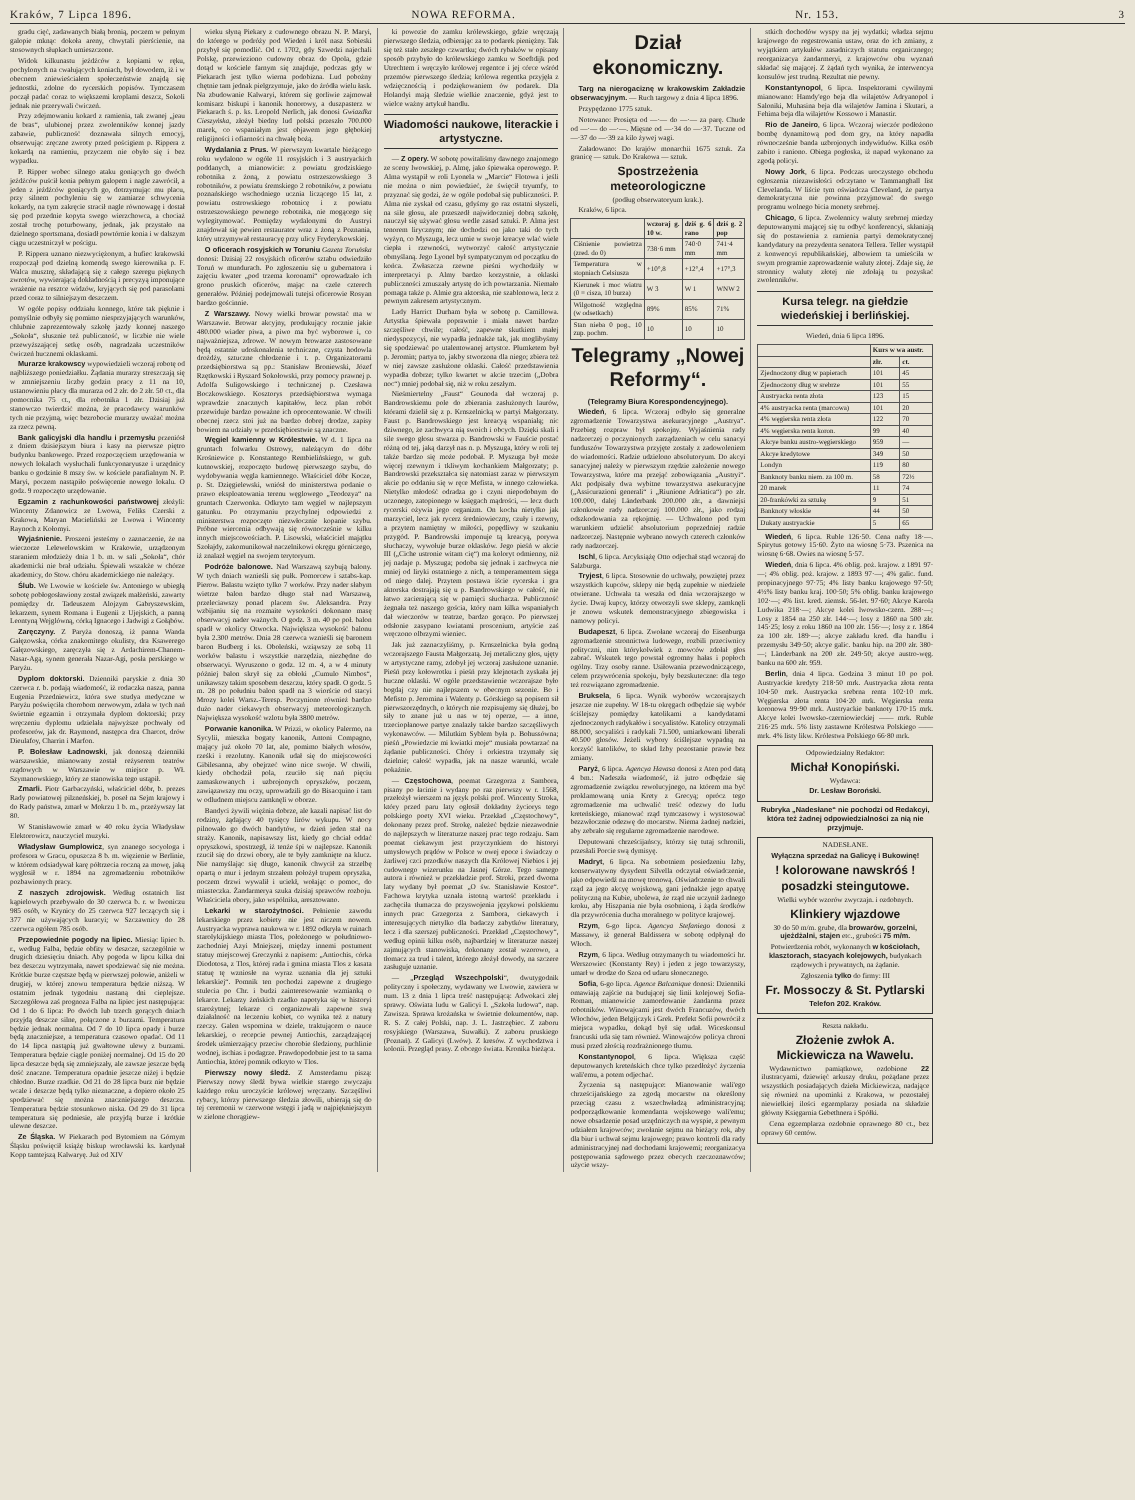Kraków, 7 Lipca 1896. NOWA REFORMA. Nr. 153. 3
gradu cięć, zadawanych białą bronią, poczem w pełnym galopie mknąc dokoła areny, chwytali pierścienie, na stosownych słupkach umieszczone.
Widok kilkunastu jeźdźców z kopiami w ręku, pochylonych na cwałujących koniach, był dowodem, iż i w obecnem zniewieściałem społeczeństwie znajdą się jednostki, zdolne do rycerskich popisów. Tymczasem począł padać coraz to większemi kroplami deszcz, Sokoli jednak nie przerywali ćwiczeń.
Przy zdejmowaniu kokard z ramienia, tak zwanej „jeau de bras“, ulubionej przez zwolenników konnej jazdy zabawie, publiczność doznawała silnych emocyj, obserwując zręczne zwroty przed pościgiem p. Rippera z kokardą na ramieniu, przyczem nie obyło się i bez wypadku.
P. Ripper wobec silnego ataku goniących go dwóch jeźdźców puścił konia pełnym galopem i nagle zawrócił, a jeden z jeźdźców goniących go, dotrzymując mu placu, przy silnem pochyleniu się w zamiarze schwycenia kokardy, na tym zakręcie stracił nagle równowagę i dostał się pod przednie kopyta swego wierzchowca, a chociaż został trochę poturbowany, jednak, jak przystało na dzielnego sportsmana, dosiadł powtórnie konia i w dalszym ciągu uczestniczył w pościgu.
P. Rippera uznano niezwyciężonym, a hufiec krakowski rozpoczął pod dzielną komendą swego kierownika p. F. Walca musztrę, składającą się z całego szeregu pięknych zwrotów, wywierającą dokładnością i precyzyą imponujące wrażenie na resztce widzów, kryjących się pod parasolami przed coraz to silniejszym deszczem.
W ogóle popisy oddziału konnego, które tak pięknie i pomyślnie odbyły się pomimo niesprzyjających warunków, chlubnie zaprezentowały szkołę jazdy konnej naszego „Sokoła“, słusznie też publiczność, w liczbie nie wiele przewyższającej setkę osób, nagradzała uczestników ćwiczeń hucznemi oklaskami.
Murarze krakowscy wypowiedzieli wczoraj robotę od najbliższego poniedziałku. Żądania murarzy streszczają się w zmniejszeniu liczby godzin pracy z 11 na 10, ustanowieniu płacy dla murarza od 2 złr. do 2 złr. 50 ct., dla pomocnika 75 ct., dla robotnika 1 złr. Dzisiaj już stanowczo twierdzić można, że pracodawcy warunków tych nie przyjmą, więc bezrobocie murarzy uważać można za rzecz pewną.
Bank galicyjski dla handlu i przemysłu przeniósł z dniem dzisiejszym biura i kasy na pierwsze piętro budynku bankowego. Przed rozpoczęciem urzędowania w nowych lokalach wysłuchali funkcyonaryusze i urzędnicy banku o godzinie 8 mszy św. w kościele parafialnym N. P. Maryi, poczem nastąpiło poświęcenie nowego lokalu. O godz. 9 rozpoczęto urzędowanie.
Egzamin z rachunkowości państwowej złożyli: Wincenty Zdanowicz ze Lwowa, Feliks Czerski z Krakowa, Maryan Macieliński ze Lwowa i Wincenty Raynoch z Kołomyi.
Wyjaśnienie. Proszeni jesteśmy o zaznaczenie, że na wieczorze Lelewelowskim w Krakowie, urządzonym staraniem młodzieży dnia 1 b. m. w sali „Sokoła“, chór akademicki nie brał udziału. Śpiewali wszakże w chórze akademicy, do Stow. chóru akademickiego nie należący.
Ślub. We Lwowie w kościele św. Antoniego w ubiegłą sobotę pobłogosławiony został związek małżeński, zawarty pomiędzy dr. Tadeuszem Alojzym Gabryszewskim, lekarzem, synem Romana i Eugenii z Ujejskich, a panną Leontyną Wejglówną, córką Ignacego i Jadwigi z Gołąbów.
Zaręczyny. Z Paryża donoszą, iż panna Wanda Gałęzowska, córka znakomitego okulisty, dra Ksawerego Gałęzowskiego, zaręczyła się z Ardachirem-Chanem-Nasar-Agą, synem generała Nazar-Agi, posła perskiego w Paryżu.
Dyplom doktorski. Dzienniki paryskie z dnia 30 czerwca r. b. podają wiadomość, iż rodaczka nasza, panna Eugenia Przedniewicz, która swe studya medyczne w Paryżu poświęciła chorobom nerwowym, zdała w tych nań świetnie egzamin i otrzymała dyplom doktorski; przy wręczeniu dyplomu udzielała najwyższe pochwały od profesorów, jak dr. Raymond, następca dra Charcot, drów Dieulafoy, Charrin i Marfon.
P. Bolesław Ładnowski, jak donoszą dzienniki warszawskie, mianowany został reżyserem teatrów rządowych w Warszawie w miejsce p. Wł. Szymanowskiego, który ze stanowiska tego ustąpił.
Zmarli. Piotr Garbaczyński, właściciel dóbr, b. prezes Rady powiatowej pilzneńskiej, b. poseł na Sejm krajowy i do Rady państwa, zmarł w Mokrzu 1 b. m., przeżywszy lat 80.
W Stanisławowie zmarł w 40 roku życia Władysław Elektorowicz, nauczyciel muzyki.
Władysław Gumplowicz, syn znanego socyologa i profesora w Gracu, opuszcza 8 b. m. więzienie w Berlinie, w którem odsiadywał karę półtrzecia roczną za mowę, jaką wygłosił w r. 1894 na zgromadzeniu robotników pozbawionych pracy.
Z naszych zdrojowisk. Według ostatnich list kąpielowych przebywało do 30 czerwca b. r. w Iwoniczu 985 osób, w Krynicy do 25 czerwca 927 leczących się i 377 nie używających kuracyi; w Szczawnicy do 28 czerwca ogółem 785 osób.
Przepowiednie pogody na lipiec. Miesiąc lipiec b. r., według Falba, będzie obfity w deszcze, szczególnie w drugich dziesięciu dniach. Aby pogoda w lipcu kilka dni bez deszczu wytrzymała, nawet spodziewać się nie można. Krótkie burze częstsze będą w pierwszej połowie, aniżeli w drugiej, w której znowu temperatura będzie niższą. W ostatnim jednak tygodniu nastaną dni cieplejsze. Szczegółowa zaś prognoza Falba na lipiec jest następująca: Od 1 do 6 lipca: Po dwóch lub trzech gorących dniach przyjdą deszcze silne, połączone z burzami. Temperatura będzie jednak normalna. Od 7 do 10 lipca opady i burze będą znaczniejsze, a temperatura czasowo opadać. Od 11 do 14 lipca nastąpią już gwałtowne ulewy z burzami. Temperatura będzie ciągle poniżej normalnej. Od 15 do 20 lipca deszcze będą się zmniejszały, ale zawsze jeszcze będą dość znaczne. Temperatura opadnie jeszcze niżej i będzie chłodno. Burze rzadkie. Od 21 do 28 lipca burz nie będzie wcale i deszcze będą tylko nieznaczne, a dopiero około 25 spodziewać się można znaczniejszego deszczu. Temperatura będzie stosunkowo niska. Od 29 do 31 lipca temperatura się podniesie, ale przyjdą burze i krótkie ulewne deszcze.
Ze Śląska. W Piekarach pod Bytomiem na Górnym Śląsku poświęcił książę biskup wrocławski ks. kardynał Kopp tamtejszą Kalwaryę. Już od XIV
wieku słyną Piekary z cudownego obrazu N. P. Maryi, do którego w podróży pod Wiedeń i król nasz Sobieski przybył się pomodlić. Od r. 1702, gdy Szwedzi najechali Polskę, przewieziono cudowny obraz do Opola, gdzie dotąd w kościele farnym się znajduje, podczas gdy w Piekarach jest tylko wierna podobizna. Lud pobożny chętnie tam jednak pielgrzymuje, jako do źródła wielu łask. Na zbudowanie Kalwaryi, którem się gorliwie zajmował komisarz biskupi i kanonik honorowy, a duszpasterz w Piekarach ś. p. ks. Leopold Nerlich, jak donosi Gwiazdka Cieszyńska, złożył biedny lud polski przeszło 700.000 marek, co wspaniałym jest objawem jego głębokiej religijności i ofiarności na chwałę bożą.
Wydalania z Prus. W pierwszym kwartale bieżącego roku wydalono w ogóle 11 rosyjskich i 3 austryackich poddanych, a mianowicie: z powiatu grodziskiego robotnika z żoną, z powiatu ostrzeszowskiego 3 robotników, z powiatu śremskiego 2 robotników, z powiatu poznańskiego wschodniego ucznia liczącego 15 lat, z powiatu ostrowskiego robotnicę i z powiatu ostrzeszowskiego pewnego robotnika, nie mogącego się wylegitymować. Pomiędzy wydalonymi do Austryi znajdował się pewien restaurator wraz z żoną z Poznania, który utrzymywał restauracyę przy ulicy Fryderykowskiej.
O oficerach rosyjskich w Toruniu Gazeta Toruńska donosi: Dzisiaj 22 rosyjskich oficerów sztabu odwiedziło Toruń w mundurach. Po zgłoszeniu się u gubernatora i zajęciu kwater „pod trzema koronami“ oprowadzało ich grono pruskich oficerów, mając na czele czterech generałów. Później podejmowali tutejsi oficerowie Rosyan bardzo gościnnie.
Z Warszawy. Nowy wielki browar powstać ma w Warszawie. Browar akcyjny, produkujący rocznie jakie 480.000 wiader piwa, a piwo ma być wyborowe i, co najważniejsza, zdrowe. W nowym browarze zastosowane będą ostatnie udoskonalenia techniczne, czysta hodowla drożdży, sztuczne chłodzenie i t. p. Organizatorami przedsiębiorstwa są pp.: Stanisław Broniewski, Józef Rzętkowski i Ryszard Sokołowski, przy pomocy prawnej p. Adolfa Suligowskiego i technicznej p. Czesława Boczkowskiego. Kosztorys przedsiębiorstwa wymaga wprawdzie znacznych kapitałów, lecz plan robót przewiduje bardzo poważne ich oprocentowanie. W chwili obecnej rzecz stoi już na bardzo dobrej drodze, zapisy bowiem na udziały w przedsiębiorstwie są znaczne.
Węgiel kamienny w Królestwie. W d. 1 lipca na gruntach folwarku Ostrowy, należącym do dóbr Krośniewice p. Konstantego Rembielińskiego, w gub. kutnowskiej, rozpoczęto budowę pierwszego szybu, do wydobywania węgla kamiennego. Właściciel dóbr Kocze, p. St. Dzięgielewski, wniósł do ministerstwa podanie o prawo eksploatowania terenu węglowego „Teodozya“ na gruntach Czerwonka. Odkryto tam węgiel w najlepszym gatunku. Po otrzymaniu przychylnej odpowiedzi z ministerstwa rozpoczęto niezwłocznie kopanie szybu. Próbne wiercenia odbywają się równocześnie w kilku innych miejscowościach. P. Lisowski, właściciel majątku Szołajdy, zakomunikował naczelnikowi okręgu górniczego, iż znalazł węgiel na swojem terytoryum.
Podróże balonowe. Nad Warszawą szybują balony. W tych dniach wznieśli się pułk. Pomorcew i sztabs-kap. Pierow. Balastu wzięto tylko 7 worków. Przy nader słabym wietrze balon bardzo długo stał nad Warszawą, przeleciawszy ponad placem św. Aleksandra. Przy wzbijaniu się na rozmaite wysokości dokonano masę obserwacyj nader ważnych. O godz. 3 m. 40 po poł. balon spadł w okolicy Otwocka. Największa wysokość balonu była 2.300 metrów. Dnia 28 czerwca wznieśli się baronem baron Budberg i ks. Oboleński, wziąwszy ze sobą 11 worków balastu i wszystkie narzędzia, niezbędne do obserwacyi. Wyruszono o godz. 12 m. 4, a w 4 minuty później balon skrył się za obłoki „Cumulo Nimbos“, unikawszy takim sposobem deszczu, który spadł. O godz. 5 m. 28 po południu balon spadł na 3 wiorście od stacyi Mrozy kolei Warsz.-Teresp. Poczyniono również bardzo dużo nader ciekawych obserwacyj meteorologicznych. Największa wysokość wzlotu była 3800 metrów.
Porwanie kanonika. W Prizzi, w okolicy Palermo, na Sycylii, mieszka bogaty kanonik, Antoni Compagno, mający już około 70 lat, ale, pomimo białych włosów, rześki i rezolutny. Kanonik udał się do miejscowości Gibilesanna, aby obejrzeć wino nice swoje. W chwili, kiedy obchodził pola, rzuciło się nań pięciu zamaskowanych i uzbrojonych opryszków, poczem, zawiązawszy mu oczy, uprowadzili go do Bisacquino i tam w odludnem miejscu zamknęli w oborze.
Bandyci żywili więźnia dobrze, ale kazali napisać list do rodziny, żądający 40 tysięcy lirów wykupu. W nocy pilnowało go dwóch bandytów, w dzień jeden stał na straży. Kanonik, napisawszy list, kiedy go chciał oddać opryszkowi, spostrzegł, iż tenże śpi w najlepsze. Kanonik rzucił się do drzwi obory, ale te były zamknięte na klucz. Nie namyślając się długo, kanonik chwycił za strzelbę opartą o mur i jednym strzałem położył trupem opryszka, poczem drzwi wywalił i uciekł, wołając o pomoc, do miasteczka. Żandarmerya szuka dzisiaj sprawców rozboju. Właściciela obory, jako wspólnika, aresztowano.
Lekarki w starożytności. Pełnienie zawodu lekarskiego przez kobiety nie jest niczem nowem. Austryacka wyprawa naukowa w r. 1892 odkryła w ruinach starolykijskiego miasta Tlos, położonego w południowo-zachodniej Azyi Mniejszej, między innemi postument statuy miejscowej Greczynki z napisem: „Antiochis, córka Diodotosa, z Tlos, której rada i gmina miasta Tlos z kasata statuę tę wzniosłe na wyraz uznania dla jej sztuki lekarskiej“. Pomnik ten pochodzi zapewne z drugiego stulecia po Chr. i budzi zainteresowanie wzmianką o lekarce. Lekarzy żeńskich rzadko napotyka się w historyi starożytnej; lekarze ci organizowali zapewne swą działalność na leczeniu kobiet, co wynika też z natury rzeczy. Galen wspomina w dziele, traktującem o nauce lekarskiej, o recepcie pewnej Antiochis, zarządzającej środek uśmierzający przeciw chorobie śledziony, puchlinie wodnej, ischias i podagrze. Prawdopodobnie jest to ta sama Antiochia, której pomnik odkryto w Tlos.
Pierwszy nowy śledź. Z Amsterdamu piszą: Pierwszy nowy śledź bywa wielkie starego zwyczaju każdego roku uroczyście królowej wręczany. Szczęśliwi rybacy, którzy pierwszego śledzia złowili, ubierają się do tej ceremonii w czerwone wstęgi i jadą w najpiękniejszym w zielone chorągiew-
ki powozie do zamku królewskiego, gdzie wręczają pierwszego śledzia, odbierając za to podarek pieniężny. Tak się też stało zeszłego czwartku; dwóch rybaków w opisany sposób przybyło do królewskiego zamku w Soeftdijk pod Utrechtem i wręczyło królowej regentce i jej córce wśród przemów pierwszego śledzia; królowa regentka przyjęła z wdzięcznością i podziękowaniem ów podarek. Dla Holandyi mają śledzie wielkie znaczenie, gdyż jest to wielce ważny artykuł handlu.
Wiadomości naukowe, literackie i artystyczne.
— Z opery. W sobotę powitaliśmy dawnego znajomego ze sceny lwowskiej, p. Almę, jako śpiewaka operowego. P. Alma wystąpił w roli Lyonela w „Marcie“ Flotowa i jeśli nie można o nim powiedzieć, że święcił tryumfy, to przyznać się godzi, że w ogóle podobał się publiczności. P. Alma nie zyskał od czasu, gdyśmy go raz ostatni słyszeli, na sile głosu, ale przeszedł najwidoczniej dobrą szkołę, nauczył się używać głosu wedle zasad sztuki. P. Alma jest tenorem lirycznym; nie dochodzi on jako taki do tych wyżyn, co Myszuga, lecz umie w swoje kreacye wlać wiele ciepła i rzewności, wytworzyć całość artystycznie obmyślaną. Jego Lyonel był sympatycznym od początku do końca. Zwłaszcza rzewne pieśni wychodziły w interpretacyi p. Almy bardzo korzystnie, a oklaski publiczności zmuszały artystę do ich powtarzania. Niemało pomaga także p. Almie gra aktorska, nie szablonowa, lecz z pewnym zakresem artystycznym.
Lady Harrict Durham była w sobotę p. Camillowa. Artystka śpiewała poprawnie i miała nawet bardzo szczęśliwe chwile; całość, zapewne skutkiem małej niedyspozycyi, nie wypadła jednakże tak, jak moglibyśmy się spodziewać po utalentowanej artystce. Plumketem był p. Jeromin; partya to, jakby stworzona dla niego; zbiera też w niej zawsze zasłużone oklaski. Całość przedstawienia wypadła dobrze; tylko kwartet w akcie trzecim („Dobra noc“) mniej podobał się, niż w roku zeszłym.
Nieśmiertelny „Faust“ Gounoda dał wczoraj p. Bandrowskiemu pole do zbierania zasłużonych laurów, którami dzielił się z p. Krnszelnicką w partyi Małgorzaty. Faust p. Bandrowskiego jest kreacyą wspaniałą; nic dziwnego, że zachwyca nią swoich i obcych. Dzięki skali i sile swego głosu stwarza p. Bandrowski w Fauście postać różną od tej, jaką darzył nas n. p. Myszuga, który w roli tej także bardzo się może podobał. P. Myszuga był może więcej rzewnym i tkliwym kochankiem Małgorzaty; p. Bandrowski przekształca się natomiast zaraz w pierwszym akcie po oddaniu się w ręce Mefista, w innego człowieka. Nietylko młodość odradza go i czyni niepodobnym do uczonego, zatopionego w księgach mądrości, — lecz duch rycerski ożywia jego organizm. On kocha nietylko jak marzyciel, lecz jak rycerz średniowieczny, czuły i rzewny, a przytem namiętny w miłości, popędliwy w szukaniu przygód. P. Bandrowski imponuje tą kreacyą, porywa słuchaczy, wywołuje burze oklasków. Jego pieśń w akcie III („Ciche ustronie witam cię“) ma koloryt odmienny, niż jej nadaje p. Myszuga; podoba się jednak i zachwyca nie mniej od liryki ostatniego z nich, a temperamentem sięga od niego dalej. Przytem postawa iście rycerska i gra aktorska dostrajają się u p. Bandrowskiego w całość, nie łatwo zacierającą się w pamięci słuchacza. Publiczność żegnała też naszego gościa, który nam kilka wspaniałych dał wieczorów w teatrze, bardzo gorąco. Po pierwszej odsłonie zasypano kwiatami proscenium, artyście zaś wręczono olbrzymi wieniec.
Jak już zaznaczyliśmy, p. Krnszelnicka była godną wczorajszego Fausta Małgorzatą. Jej metaliczny głos, ujęty w artystyczne ramy, zdobył jej wczoraj zasłużone uznanie. Pieśń przy kołowrotku i pieśń przy klejnotach zyskała jej huczne oklaski. W ogóle przedstawienie wczorajsze było bogdaj czy nie najlepszem w obecnym sezonie. Bo i Mefisto p. Jeromina i Walenty p. Górskiego są popisem sił pierwszorzędnych, o których nie rozpisujemy się dłużej, bo siły to znane już u nas w tej operze, — a inne, trzeciopłanowe partye znalazły także bardzo szczęśliwych wykonawców. — Milutkim Syblem była p. Bohussówna; pieśń „Powiedzcie mi kwiatki moje“ musiała powtarzać na żądanie publiczności. Chóry i orkiestra trzymały się dzielnie; całość wypadła, jak na nasze warunki, wcale pokaźnie.
— Częstochowa, poemat Grzegorza z Sambora, pisany po łacinie i wydany po raz pierwszy w r. 1568, przełożył wierszem na język polski prof. Wincenty Stroka, który przed paru laty ogłosił dokładny życiorys tego polskiego poety XVI wieku. Przekład „Częstochowy“, dokonany przez prof. Strokę, należeć będzie niezawodnie do najlepszych w literaturze naszej prac tego rodzaju. Sam poemat ciekawym jest przyczynkiem do historyi umysłowych prądów w Polsce w owej epoce i świadczy o żarliwej czci przodków naszych dla Królowej Niebios i jej cudownego wizerunku na Jasnej Górze. Tego samego autora i również w przekładzie prof. Stroki, przed dwoma laty wydany był poemat „O św. Stanisławie Kostce“. Fachowa krytyka uznała istotną wartość przekładu i zachęciła tłumacza do przyswojenia językowi polskiemu innych prac Grzegorza z Sambora, ciekawych i interesujących nietylko dla badaczy zabytków literatury, lecz i dla szerszej publiczności. Przekład „Częstochowy“, według opinii kilku osób, najbardziej w literaturze naszej zajmujących stanowiska, dokonany został wzorowo, a tłomacz za trud i talent, którego złożył dowody, na szczere zasługuje uznanie.
— „Przegląd Wszechpolski“, dwutygodnik polityczny i społeczny, wydawany we Lwowie, zawiera w num. 13 z dnia 1 lipca treść następującą: Adwokaci złej sprawy. Oświata ludu w Galicyi I. „Szkoła ludowa“, nap. Zawisza. Sprawa krożańska w świetnie dokumentów, nap. R. S. Z całej Polski, nap. J. L. Jastrzębiec. Z zaboru rosyjskiego (Warszawa, Suwałki). Z zaboru pruskiego (Poznań). Z Galicyi (Lwów). Z kresów. Z wychodztwa i kolonii. Przegląd prasy. Z obcego świata. Kronika bieżąca.
Dział ekonomiczny.
Targ na nierogaciznę w krakowskim Zakładzie obserwacyjnym. — Ruch targowy z dnia 4 lipca 1896.
Przypędzono 1775 sztuk.
Notowano: Prosięta od —·— do —·— za parę. Chude od —·— do —·—. Mięsne od —·34 do —·37. Tuczne od —·37 do —·39 za kilo żywej wagi.
Załadowano: Do krajów monarchii 1675 sztuk. Za granicę — sztuk. Do Krakowa — sztuk.
Spostrzeżenia meteorologiczne
(podług obserwatoryum krak.).
Kraków, 6 lipca.
| | wczoraj g. 10 w. | dziś g. 6 rano | dziś g. 2 pop |
| --- | --- | --- | --- |
| Ciśnienie powietrza (zred. do 0) | 738·6 mm | 740·0 mm | 741·4 mm |
| Temperatura w stopniach Celsiusza | +10°,8 | +12°,4 | +17°,3 |
| Kierunek i moc wiatru (0 = cisza, 10 burza) | W 3 | W 1 | WNW 2 |
| Wilgotność względna (w odsetkach) | 89% | 85% | 71% |
| Stan nieba 0 pog., 10 zup. pochm. | 10 | 10 | 10 |
Telegramy „Nowej Reformy“.
(Telegramy Biura Korespondencyjnego).
Wiedeń, 6 lipca. Wczoraj odbyło się generalne zgromadzenie Towarzystwa asekuracyjnego „Austrya“. Przebieg rozpraw był spokojny. Wyjaśnienia rady nadzorczej o poczynionych zarządzeniach w celu sanacyi funduszów Towarzystwa przyjęte zostały z zadowoleniem do wiadomości. Radzie udzielono absolutoryum. Do akcyi sanacyjnej należy w pierwszym rzędzie założenie nowego Towarzystwa, które ma przejąć zobowiązania „Austryi“. Akt podpisały dwa wybitne towarzystwa asekuracyjne („Assicurazioni generali“ i „Riunione Adriatica“) po złr. 100.000, dalej Länderbank 200.000 złr., a dawniejsi członkowie rady nadzorczej 100.000 złr., jako rodzaj odszkodowania za rękojmię. — Uchwalono pod tym warunkiem udzielić absolutorium poprzedniej radzie nadzorczej. Następnie wybrano nowych czterech członków rady nadzorczej.
Ischl, 6 lipca. Arcyksiążę Otto odjechał stąd wczoraj do Salzburga.
Tryjest, 6 lipca. Stosownie do uchwały, powziętej przez wszystkich kupców, sklepy nie będą zupełnie w niedziele otwierane. Uchwała ta weszła od dnia wczorajszego w życie. Dwaj kupcy, którzy otworzyli swe sklepy, zamknęli je znowu wskutek demonstracyjnego zbiegowiska i namowy policyi.
Budapeszt, 6 lipca. Zwołane wczoraj do Eisenburga zgromadzenie stronnictwa ludowego, rozbili przeciwnicy polityczni, nim którykolwiek z mowców zdołał głos zabrać. Wskutek tego powstał ogromny hałas i popłoch ogólny. Trzy osoby ranne. Usiłowania przewodniczącego, celem przywrócenia spokoju, były bezskuteczne: dla tego też rozwiązano zgromadzenie.
Bruksela, 6 lipca. Wynik wyborów wczorajszych jeszcze nie zupełny. W 18-tu okręgach odbędzie się wybór ściślejszy pomiędzy katolikami a kandydatami zjednoczonych radykałów i socyalistów. Katolicy otrzymali 88.000, socyaliści i radykali 71.500, umiarkowani liberali 40.500 głosów. Jeżeli wybory ściślejsze wypadną na korzyść katolików, to skład Izby pozostanie prawie bez zmiany.
Paryż, 6 lipca. Agencya Havasa donosi z Aten pod datą 4 bm.: Nadeszła wiadomość, iż jutro odbędzie się zgromadzenie związku rewolucyjnego, na którem ma być proklamowaną unia Krety z Grecyą; oprócz tego zgromadzenie ma uchwalić treść odezwy do ludu kreteńskiego, mianować rząd tymczasowy i wystosować bezzwłocznie odezwę do mocarstw. Niema żadnej nadziei, aby zebrało się regularne zgromadzenie narodowe.
Deputowani chrześcijańscy, którzy się tutaj schronili, przesłali Porcie swą dymisyę.
Madryt, 6 lipca. Na sobotniem posiedzeniu Izby, konserwatywny dysydent Silvella odczytał oświadczenie, jako odpowiedź na mowę tronową. Oświadczenie to chwali rząd za jego akcyę wojskową, gani jednakże jego apatyę polityczną na Kubie, ubolewa, że rząd nie uczynił żadnego kroku, aby Hiszpania nie była osobnioną, i żąda środków dla przywrócenia ducha moralnego w polityce krajowej.
Rzym, 6-go lipca. Agencya Stefaniego donosi z Massawy, iż generał Baldissera w sobotę odpłynął do Włoch.
Rzym, 6 lipca. Według otrzymanych tu wiadomości hr. Werszowiec (Konstanty Rey) i jeden z jego towarzyszy, umarł w drodze do Szoa od udaru słonecznego.
Sofia, 6-go lipca. Agence Balcanique donosi: Dzienniki omawiają zajście na budującej się linii kolejowej Sofia-Roman, mianowicie zamordowanie żandarma przez robotników. Winowajcami jest dwóch Francuzów, dwóch Włochów, jeden Belgijczyk i Grek. Prefekt Sofii powrócił z miejsca wypadku, dokąd był się udał. Wiceskonsul francuski uda się tam również. Winowajców policya chroni musi przed złością rozdrażnionego tłumu.
Konstantynopol, 6 lipca. Większa część deputowanych kreteńskich chce tylko przedłożyć życzenia wali'emu, a potem odjechać.
Życzenia są następujące: Mianowanie wali'ego chrześcijańskiego za zgodą mocarstw na określony przeciąg czasu z wszechwładzą administracyjną; podporządkowanie komendanta wojskowego wali'emu; nowe obsadzenie posad urzędniczych na wyspie, z pewnym udziałem krajowców; zwołanie sejmu na bieżący rok, aby dla biur i uchwał sejmu krajowego; prawo kontroli dla rady administracyjnej nad dochodami krajowemi; reorganizacya postępowania sądowego przez obecych rzeczoznawców; użycie wszy-
stkich dochodów wyspy na jej wydatki; władza sejmu krajowego do regestrowania ustaw, oraz do ich zmiany, z wyjątkiem artykułów zasadniczych statutu organicznego; reorganizacya żandarmeryi, z krajowców obu wyznań składać się mającej. Z żądań tych wynika, że interwencya konsulów jest trudną. Rezultat nie pewny.
Konstantynopol, 6 lipca. Inspektorami cywilnymi mianowano: Hamdy'ego beja dla wilajetów Adryanopol i Saloniki, Muhasina beja dla wilajetów Jamina i Skutari, a Fehima beja dla wilajetów Kossowo i Manastir.
Rio de Janeiro, 6 lipca. Wczoraj wieczór podłożono bombę dynamitową pod dom gry, na który napadła równocześnie banda uzbrojonych indywiduów. Kilka osób zabito i raniono. Obiega pogłoska, iż napad wykonano za zgodą policyi.
Nowy Jork, 6 lipca. Podczas uroczystego obchodu ogłoszenia niezawisłości odczytano w Tammanghall list Clevelanda. W liście tym oświadcza Cleveland, że partya demokratyczna nie powinna przyjmować do swego programu wolnego bicia monety srebrnej.
Chicago, 6 lipca. Zwolennicy waluty srebrnej miedzy deputowanymi mającej się tu odbyć konferencyi, skłaniają się do postawienia z ramienia partyi demokratycznej kandydatury na prezydenta senatora Tellera. Teller wystąpił z konwencyi republikańskiej, albowiem ta umieściła w swym programie zaprowadzenie waluty złotej. Zdaje się, że stronnicy waluty złotej nie zdołają tu pozyskać zwolenników.
Kursa telegr. na giełdzie wiedeńskiej i berlińskiej.
Wiedeń, dnia 6 lipca 1896.
| | Kurs w wa austr. | |
| --- | --- | --- |
| | złr. | ct. |
| Zjednoczony dług w papierach | 101 | 45 |
| Zjednoczony dług w srebrze | 101 | 55 |
| Austryacka renta złota | 123 | 15 |
| 4% austryacka renta (marcowa) | 101 | 20 |
| 4% węgierska renta złota | 122 | 70 |
| 4% węgierska renta koron. | 99 | 40 |
| Akcye banku austro-węgierskiego | 959 | — |
| Akcye kredytowe | 349 | 50 |
| Londyn | 119 | 80 |
| Banknoty banku niem. za 100 m. | 58 | 72½ |
| 20 marek | 11 | 74 |
| 20-frankówki za sztukę | 9 | 51 |
| Banknoty włoskie | 44 | 50 |
| Dukaty austryackie | 5 | 65 |
Wiedeń, 6 lipca. Ruble 126·50. Cena nafty 18·—. Spirytus gotowy 15·60. Żyto na wiosnę 5·73. Pszenica na wiosnę 6·68. Owies na wiosnę 5·57.
Wiedeń, dnia 6 lipca. 4% oblig. poż. krajow. z 1891 97·—; 4% oblig. poż. krajow. z 1893 97·—; 4% galic. fund. propinacyjnego 97·75; 4% listy banku krajowego 97·50; 4½% listy banku kraj. 100·50; 5% oblig. banku krajowego 102·—; 4% list. kred. ziemsk. 56-let. 97·60; Akcye Karola Ludwika 218·—; Akcye kolei lwowsko-czern. 288·—; Losy z 1854 na 250 złr. 144·—; losy z 1860 na 500 złr. 145·25; losy z roku 1860 na 100 złr. 156·—; losy z r. 1864 za 100 złr. 189·—; akcye zakładu kred. dla handlu i przemysłu 349·50; akcye galic. banku hip. na 200 złr. 380·—; Länderbank na 200 złr. 249·50; akcye austro-węg. banku na 600 złr. 959.
Berlin, dnia 4 lipca. Godzina 3 minut 10 po poł. Austryackie kredyty 218·50 mrk. Austryacka złota renta 104·50 mrk. Austryacka srebrna renta 102·10 mrk. Węgierska złota renta 104·20 mrk. Węgierska renta koronowa 99·90 mrk. Austryackie banknoty 170·15 mrk. Akcye kolei lwowsko-czerniowieckiej —— mrk. Ruble 216·25 mrk. 5% listy zastawne Królestwa Polskiego —— mrk. 4% listy likw. Królestwa Polskiego 66·80 mrk.
Odpowiedzialny Redaktor:
Michał Konopiński.
Wydawca:
Dr. Lesław Boroński.
Rubryka „Nadesłane“ nie pochodzi od Redakcyi, która też żadnej odpowiedzialności za nią nie przyjmuje.
NADESŁANE.
Wyłączna sprzedaż na Galicyę i Bukowinę!
! kolorowane nawskróś !
posadzki steingutowe.
Wielki wybór wzorów zwyczajn. i ozdobnych.
Klinkiery wjazdowe
30 do 50 m/m. grube, dla browarów, gorzelni, ujeżdżalni, stajen etc., grubości 75 m/m.
Potwierdzenia robót, wykonanych w kościołach, klasztorach, stacyach kolejowych, budynkach rządowych i prywatnych, na żądanie.
Zgłoszenia tylko do firmy: III
Fr. Mossoczy & St. Pytlarski
Telefon 202. Kraków.
Reszta nakładu.
Złożenie zwłok A. Mickiewicza na Wawelu.
Wydawnictwo pamiątkowe, ozdobione 22 ilustracyami, dziewięć arkuszy druku, pożądane przez wszystkich posiadających dzieła Mickiewicza, nadające się również na upominki z Krakowa, w pozostałej niewielkiej ilości egzemplarzy posiada na składzie główny Księgarnia Gebethnera i Spółki.
Cena egzemplarza ozdobnie oprawnego 80 ct., bez oprawy 60 centów.